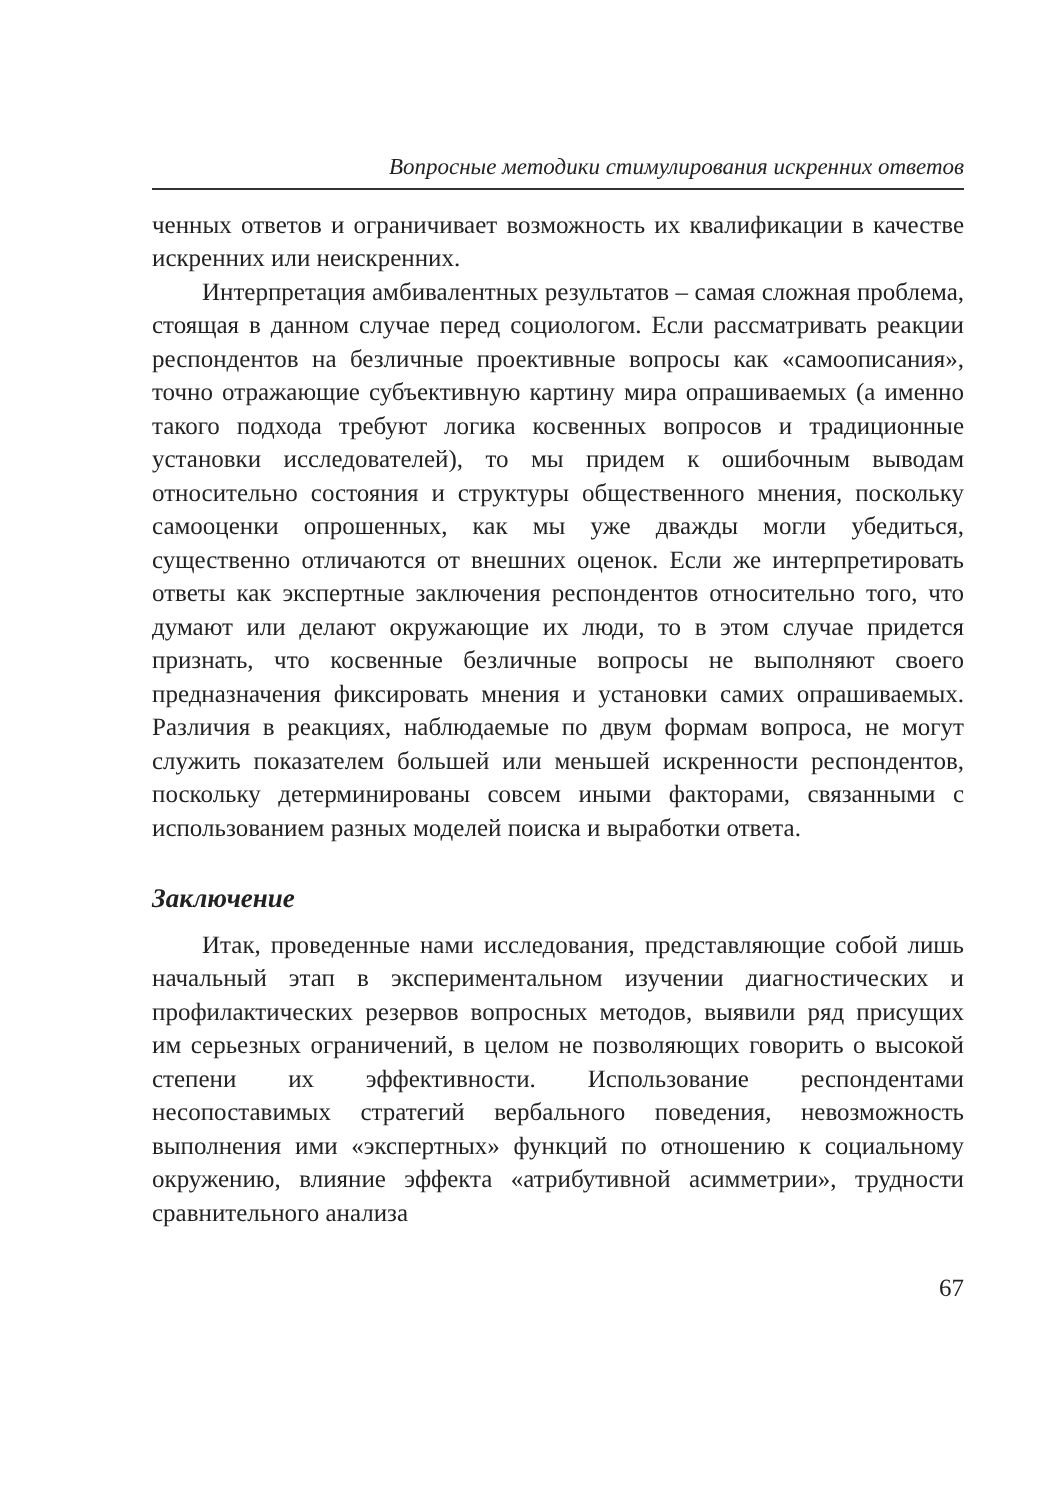Вопросные методики стимулирования искренних ответов
ченных ответов и ограничивает возможность их квалификации в качестве искренних или неискренних.
Интерпретация амбивалентных результатов – самая сложная проблема, стоящая в данном случае перед социологом. Если рассматривать реакции респондентов на безличные проективные вопросы как «самоописания», точно отражающие субъективную картину мира опрашиваемых (а именно такого подхода требуют логика косвенных вопросов и традиционные установки исследователей), то мы придем к ошибочным выводам относительно состояния и структуры общественного мнения, поскольку самооценки опрошенных, как мы уже дважды могли убедиться, существенно отличаются от внешних оценок. Если же интерпретировать ответы как экспертные заключения респондентов относительно того, что думают или делают окружающие их люди, то в этом случае придется признать, что косвенные безличные вопросы не выполняют своего предназначения фиксировать мнения и установки самих опрашиваемых. Различия в реакциях, наблюдаемые по двум формам вопроса, не могут служить показателем большей или меньшей искренности респондентов, поскольку детерминированы совсем иными факторами, связанными с использованием разных моделей поиска и выработки ответа.
Заключение
Итак, проведенные нами исследования, представляющие собой лишь начальный этап в экспериментальном изучении диагностических и профилактических резервов вопросных методов, выявили ряд присущих им серьезных ограничений, в целом не позволяющих говорить о высокой степени их эффективности. Использование респондентами несопоставимых стратегий вербального поведения, невозможность выполнения ими «экспертных» функций по отношению к социальному окружению, влияние эффекта «атрибутивной асимметрии», трудности сравнительного анализа
67